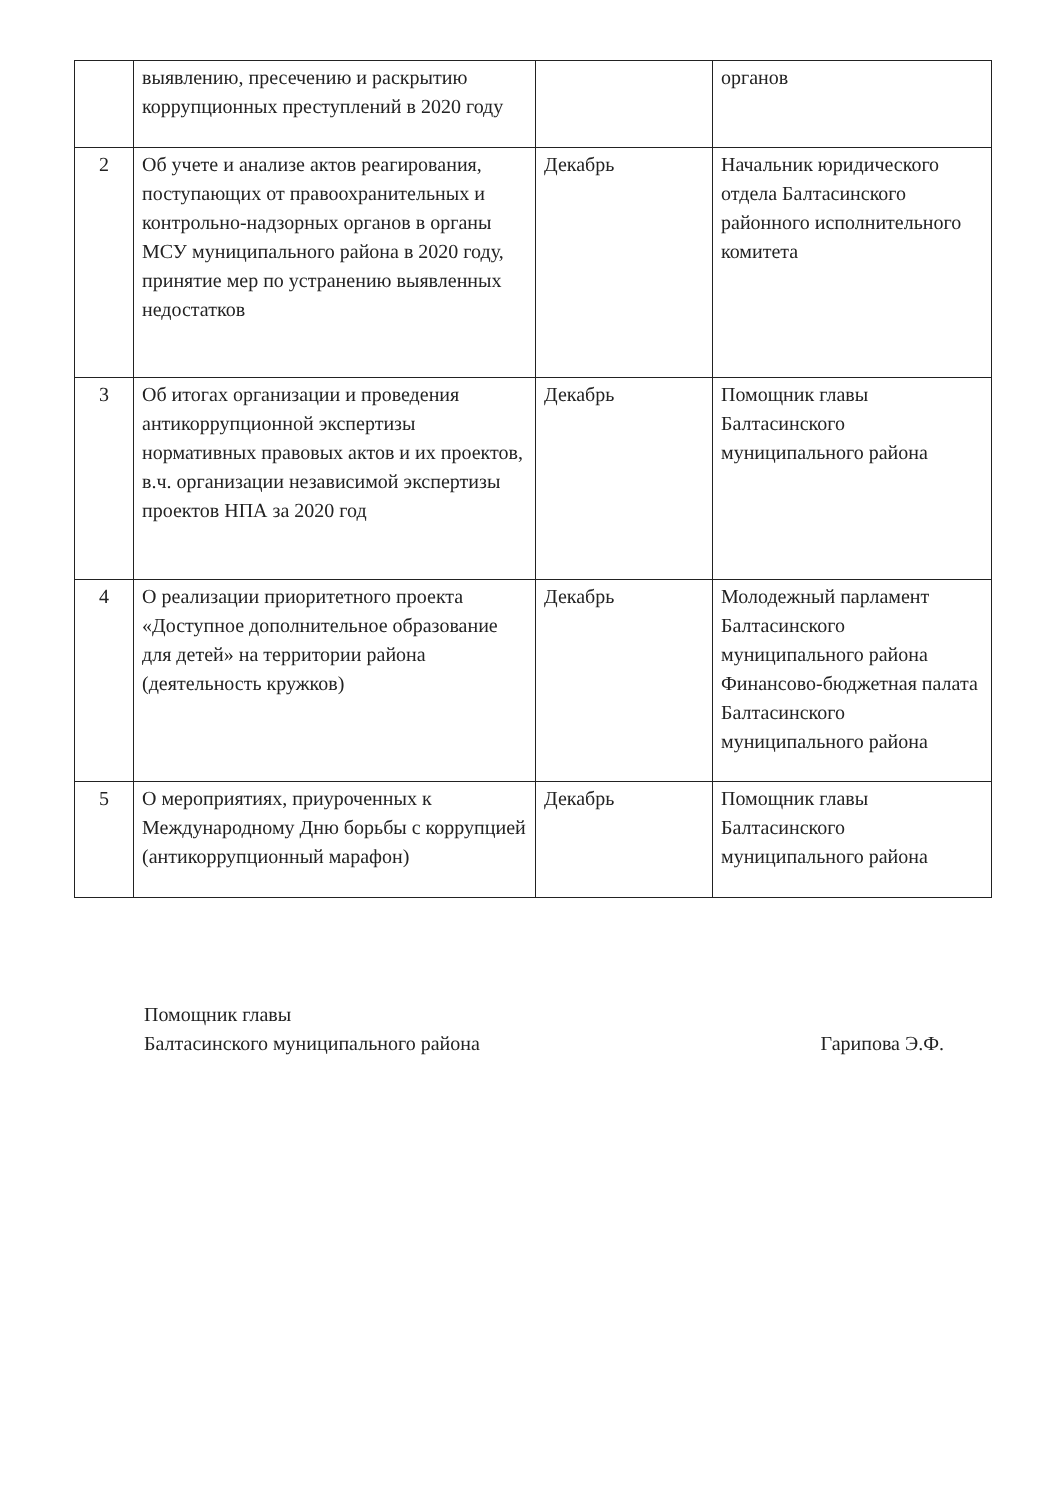| | выявлению, пресечению и раскрытию коррупционных преступлений в 2020 году | | органов |
| 2 | Об учете и анализе актов реагирования, поступающих от правоохранительных и контрольно-надзорных органов в органы МСУ муниципального района в 2020 году, принятие мер по устранению выявленных недостатков | Декабрь | Начальник юридического отдела Балтасинского районного исполнительного комитета |
| 3 | Об итогах организации и проведения антикоррупционной экспертизы нормативных правовых актов и их проектов, в.ч. организации независимой экспертизы проектов НПА за 2020 год | Декабрь | Помощник главы Балтасинского муниципального района |
| 4 | О реализации приоритетного проекта «Доступное дополнительное образование для детей» на территории района (деятельность кружков) | Декабрь | Молодежный парламент Балтасинского муниципального района Финансово-бюджетная палата Балтасинского муниципального района |
| 5 | О мероприятиях, приуроченных к Международному Дню борьбы с коррупцией (антикоррупционный марафон) | Декабрь | Помощник главы Балтасинского муниципального района |
Помощник главы
Балтасинского муниципального района
Гарипова Э.Ф.